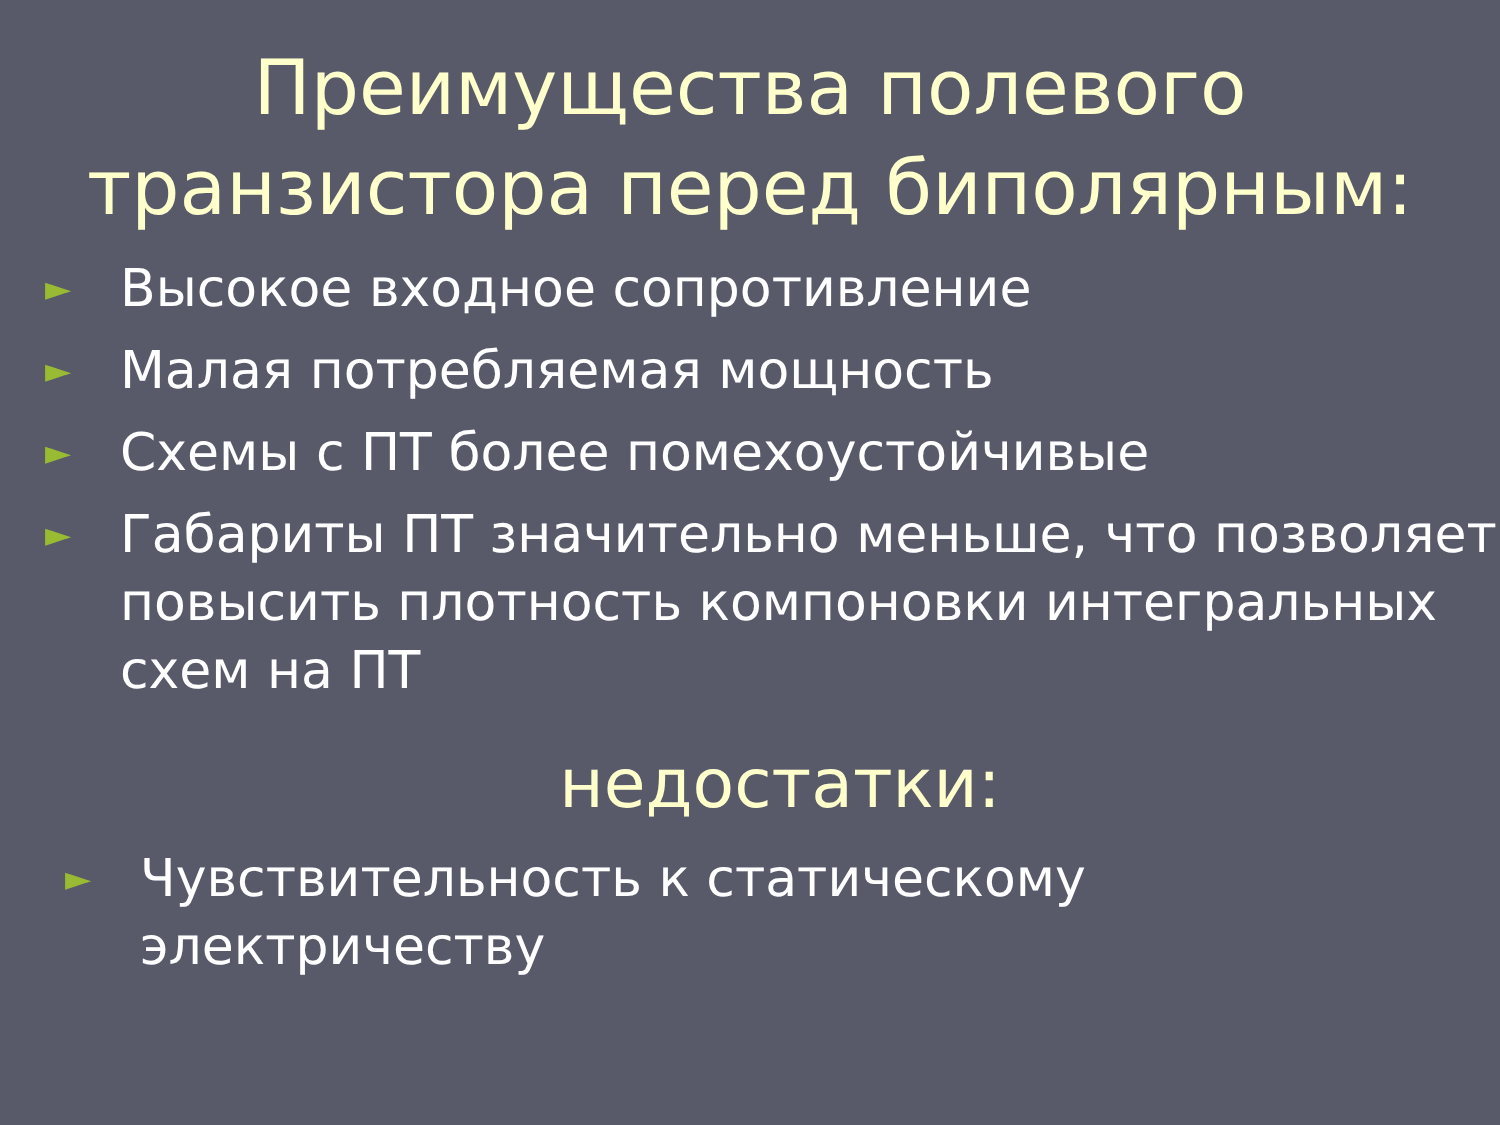Преимущества полевого
транзистора перед биполярным:
► Высокое входное сопротивление
► Малая потребляемая мощность
► Схемы с ПТ более помехоустойчивые
► Габариты ПТ значительно меньше, что позволяет повысить плотность компоновки интегральных схем на ПТ
недостатки:
► Чувствительность к статическому электричеству